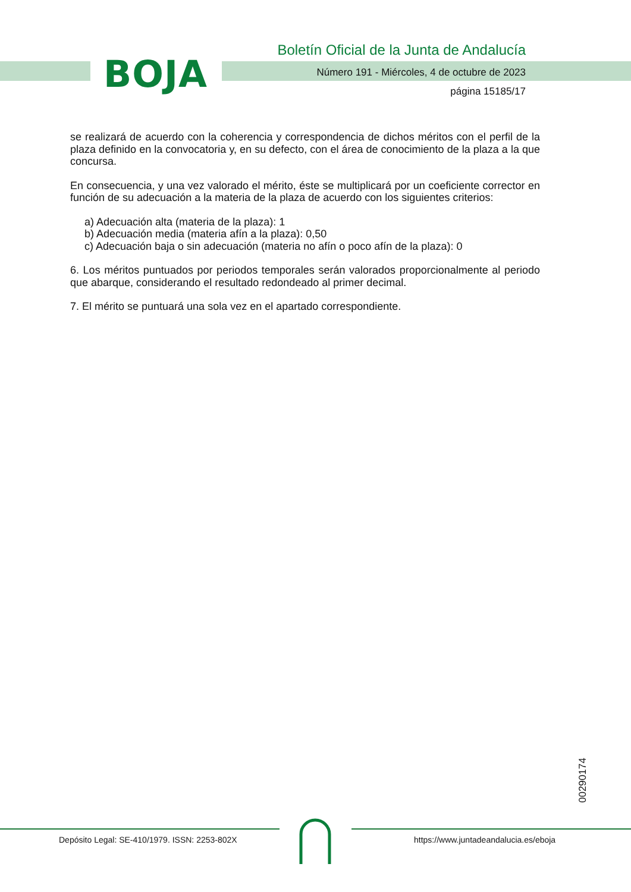BOJA
Boletín Oficial de la Junta de Andalucía
Número 191 - Miércoles, 4 de octubre de 2023
página 15185/17
se realizará de acuerdo con la coherencia y correspondencia de dichos méritos con el perfil de la plaza definido en la convocatoria y, en su defecto, con el área de conocimiento de la plaza a la que concursa.
En consecuencia, y una vez valorado el mérito, éste se multiplicará por un coeficiente corrector en función de su adecuación a la materia de la plaza de acuerdo con los siguientes criterios:
a) Adecuación alta (materia de la plaza): 1
b) Adecuación media (materia afín a la plaza): 0,50
c) Adecuación baja o sin adecuación (materia no afín o poco afín de la plaza): 0
6. Los méritos puntuados por periodos temporales serán valorados proporcionalmente al periodo que abarque, considerando el resultado redondeado al primer decimal.
7. El mérito se puntuará una sola vez en el apartado correspondiente.
00290174
Depósito Legal: SE-410/1979. ISSN: 2253-802X
https://www.juntadeandalucia.es/eboja